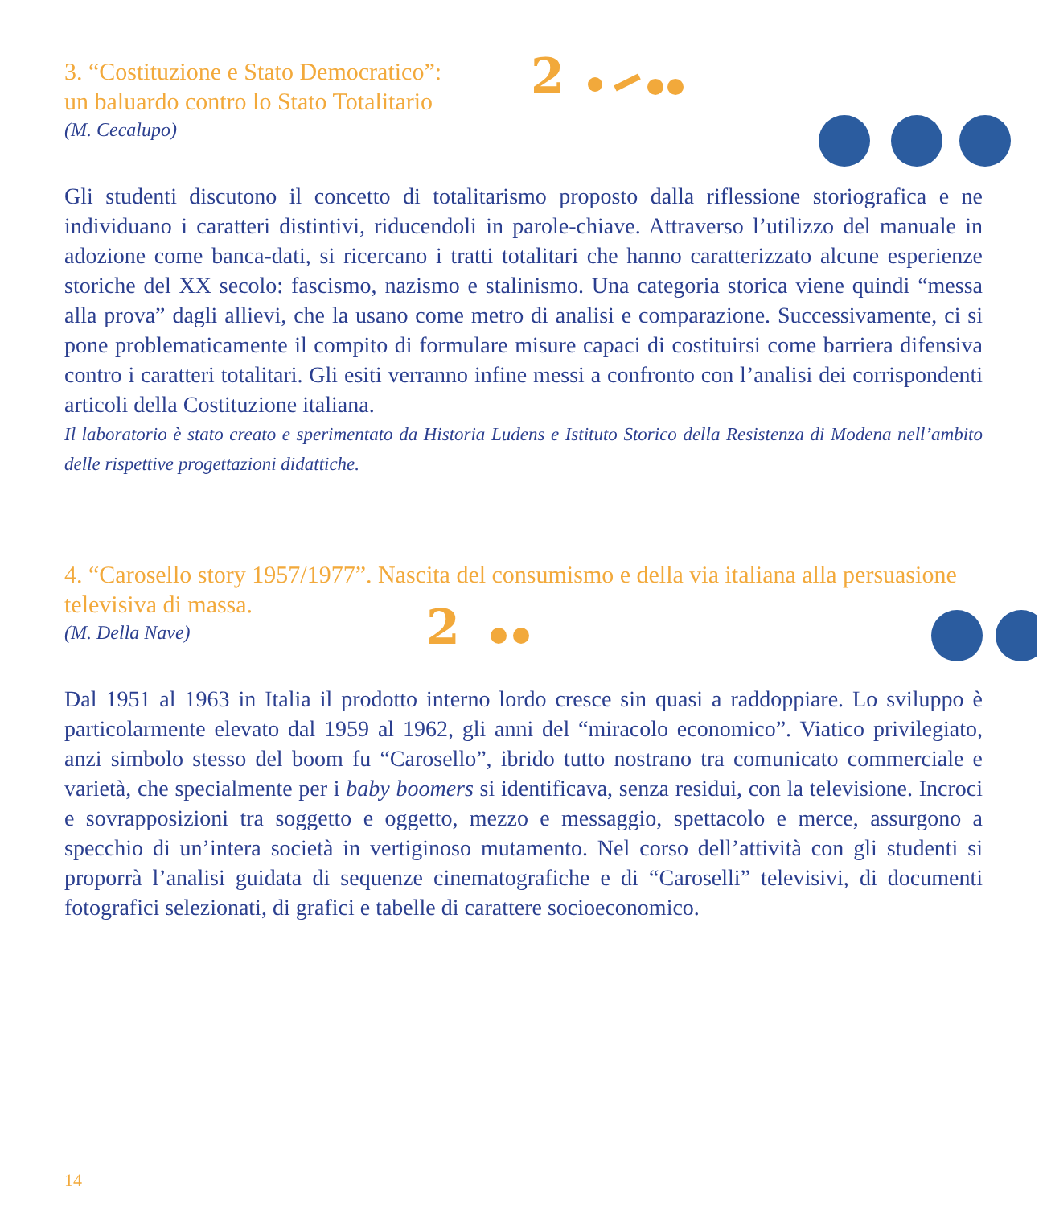3. “Costituzione e Stato Democratico”:
un baluardo contro lo Stato Totalitario
(M. Cecalupo)
2
Gli studenti discutono il concetto di totalitarismo proposto dalla riflessione storiografica e ne individuano i caratteri distintivi, riducendoli in parole-chiave. Attraverso l’utilizzo del manuale in adozione come banca-dati, si ricercano i tratti totalitari che hanno caratterizzato alcune esperienze storiche del XX secolo: fascismo, nazismo e stalinismo. Una categoria storica viene quindi “messa alla prova” dagli allievi, che la usano come metro di analisi e comparazione. Successivamente, ci si pone problematicamente il compito di formulare misure capaci di costituirsi come barriera difensiva contro i caratteri totalitari. Gli esiti verranno infine messi a confronto con l’analisi dei corrispondenti articoli della Costituzione italiana.
Il laboratorio è stato creato e sperimentato da Historia Ludens e Istituto Storico della Resistenza di Modena nell’ambito delle rispettive progettazioni didattiche.
4. “Carosello story 1957/1977”. Nascita del consumismo e della via italiana alla persuasione televisiva di massa.
(M. Della Nave)
2
Dal 1951 al 1963 in Italia il prodotto interno lordo cresce sin quasi a raddoppiare. Lo sviluppo è particolarmente elevato dal 1959 al 1962, gli anni del “miracolo economico”. Viatico privilegiato, anzi simbolo stesso del boom fu “Carosello”, ibrido tutto nostrano tra comunicato commerciale e varietà, che specialmente per i baby boomers si identificava, senza residui, con la televisione. Incroci e sovrapposizioni tra soggetto e oggetto, mezzo e messaggio, spettacolo e merce, assurgono a specchio di un’intera società in vertiginoso mutamento. Nel corso dell’attività con gli studenti si proporrà l’analisi guidata di sequenze cinematografiche e di “Caroselli” televisivi, di documenti fotografici selezionati, di grafici e tabelle di carattere socioeconomico.
14